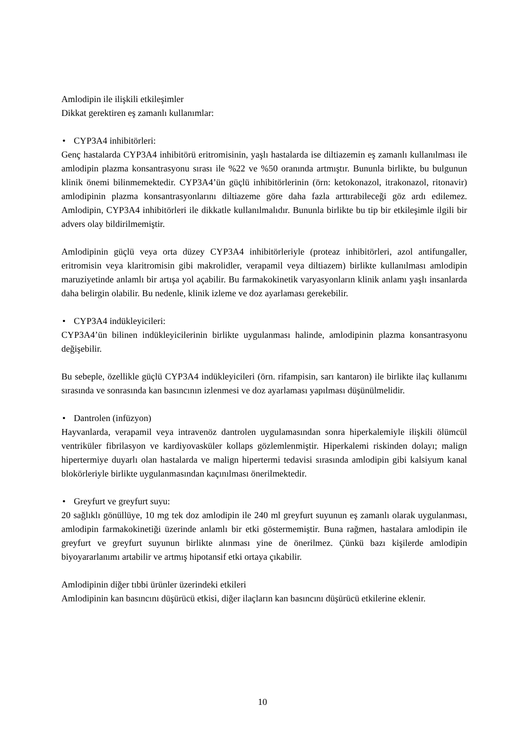Amlodipin ile ilişkili etkileşimler
Dikkat gerektiren eş zamanlı kullanımlar:
• CYP3A4 inhibitörleri:
Genç hastalarda CYP3A4 inhibitörü eritromisinin, yaşlı hastalarda ise diltiazemin eş zamanlı kullanılması ile amlodipin plazma konsantrasyonu sırası ile %22 ve %50 oranında artmıştır. Bununla birlikte, bu bulgunun klinik önemi bilinmemektedir. CYP3A4’ün güçlü inhibitörlerinin (örn: ketokonazol, itrakonazol, ritonavir) amlodipinin plazma konsantrasyonlarını diltiazeme göre daha fazla arttırabileceği göz ardı edilemez. Amlodipin, CYP3A4 inhibitörleri ile dikkatle kullanılmalıdır. Bununla birlikte bu tip bir etkileşimle ilgili bir advers olay bildirilmemiştir.
Amlodipinin güçlü veya orta düzey CYP3A4 inhibitörleriyle (proteaz inhibitörleri, azol antifungaller, eritromisin veya klaritromisin gibi makrolidler, verapamil veya diltiazem) birlikte kullanılması amlodipin maruziyetinde anlamlı bir artışa yol açabilir. Bu farmakokinetik varyasyonların klinik anlamı yaşlı insanlarda daha belirgin olabilir. Bu nedenle, klinik izleme ve doz ayarlaması gerekebilir.
• CYP3A4 indükleyicileri:
CYP3A4’ün bilinen indükleyicilerinin birlikte uygulanması halinde, amlodipinin plazma konsantrasyonu değişebilir.
Bu sebeple, özellikle güçlü CYP3A4 indükleyicileri (örn. rifampisin, sarı kantaron) ile birlikte ilaç kullanımı sırasında ve sonrasında kan basıncının izlenmesi ve doz ayarlaması yapılması düşünülmelidir.
• Dantrolen (infüzyon)
Hayvanlarda, verapamil veya intravenöz dantrolen uygulamasından sonra hiperkalemiyle ilişkili ölümcül ventriküler fibrilasyon ve kardiyovasküler kollaps gözlemlenmiştir. Hiperkalemi riskinden dolayı; malign hipertermiye duyarlı olan hastalarda ve malign hipertermi tedavisi sırasında amlodipin gibi kalsiyum kanal blokörleriyle birlikte uygulanmasından kaçınılması önerilmektedir.
• Greyfurt ve greyfurt suyu:
20 sağlıklı gönüllüye, 10 mg tek doz amlodipin ile 240 ml greyfurt suyunun eş zamanlı olarak uygulanması, amlodipin farmakokinetiği üzerinde anlamlı bir etki göstermemiştir. Buna rağmen, hastalara amlodipin ile greyfurt ve greyfurt suyunun birlikte alınması yine de önerilmez. Çünkü bazı kişilerde amlodipin biyoyararlanımı artabilir ve artmış hipotansif etki ortaya çıkabilir.
Amlodipinin diğer tıbbi ürünler üzerindeki etkileri
Amlodipinin kan basıncını düşürücü etkisi, diğer ilaçların kan basıncını düşürücü etkilerine eklenir.
10